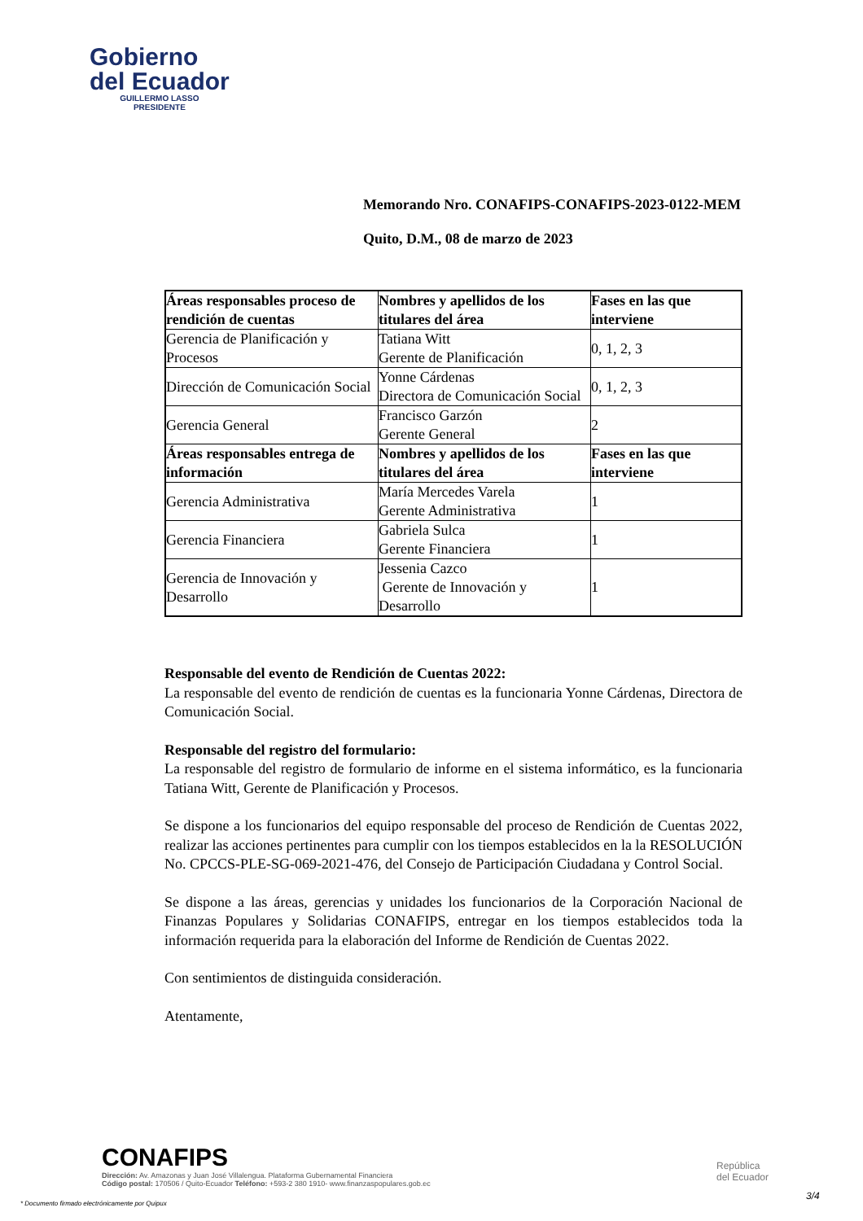Gobierno
del Ecuador
GUILLERMO LASSO
PRESIDENTE
Memorando Nro. CONAFIPS-CONAFIPS-2023-0122-MEM
Quito, D.M., 08 de marzo de 2023
| Áreas responsables proceso de rendición de cuentas | Nombres y apellidos de los titulares del área | Fases en las que interviene |
| --- | --- | --- |
| Gerencia de Planificación y Procesos | Tatiana Witt Gerente de Planificación | 0, 1, 2, 3 |
| Dirección de Comunicación Social | Yonne Cárdenas Directora de Comunicación Social | 0, 1, 2, 3 |
| Gerencia General | Francisco Garzón Gerente General | 2 |
| Áreas responsables entrega de información | Nombres y apellidos de los titulares del área | Fases en las que interviene |
| Gerencia Administrativa | María Mercedes Varela Gerente Administrativa | 1 |
| Gerencia Financiera | Gabriela Sulca Gerente Financiera | 1 |
| Gerencia de Innovación y Desarrollo | Jessenia Cazco Gerente de Innovación y Desarrollo | 1 |
Responsable del evento de Rendición de Cuentas 2022:
La responsable del evento de rendición de cuentas es la funcionaria Yonne Cárdenas, Directora de Comunicación Social.
Responsable del registro del formulario:
La responsable del registro de formulario de informe en el sistema informático, es la funcionaria Tatiana Witt, Gerente de Planificación y Procesos.
Se dispone a los funcionarios del equipo responsable del proceso de Rendición de Cuentas 2022, realizar las acciones pertinentes para cumplir con los tiempos establecidos en la la RESOLUCIÓN No. CPCCS-PLE-SG-069-2021-476, del Consejo de Participación Ciudadana y Control Social.
Se dispone a las áreas, gerencias y unidades los funcionarios de la Corporación Nacional de Finanzas Populares y Solidarias CONAFIPS, entregar en los tiempos establecidos toda la información requerida para la elaboración del Informe de Rendición de Cuentas 2022.
Con sentimientos de distinguida consideración.
Atentamente,
CONAFIPS
Dirección: Av. Amazonas y Juan José Villalengua. Plataforma Gubernamental Financiera
Código postal: 170506 / Quito-Ecuador Teléfono: +593-2 380 1910- www.finanzaspopulares.gob.ec
República
del Ecuador
3/4
* Documento firmado electrónicamente por Quipux